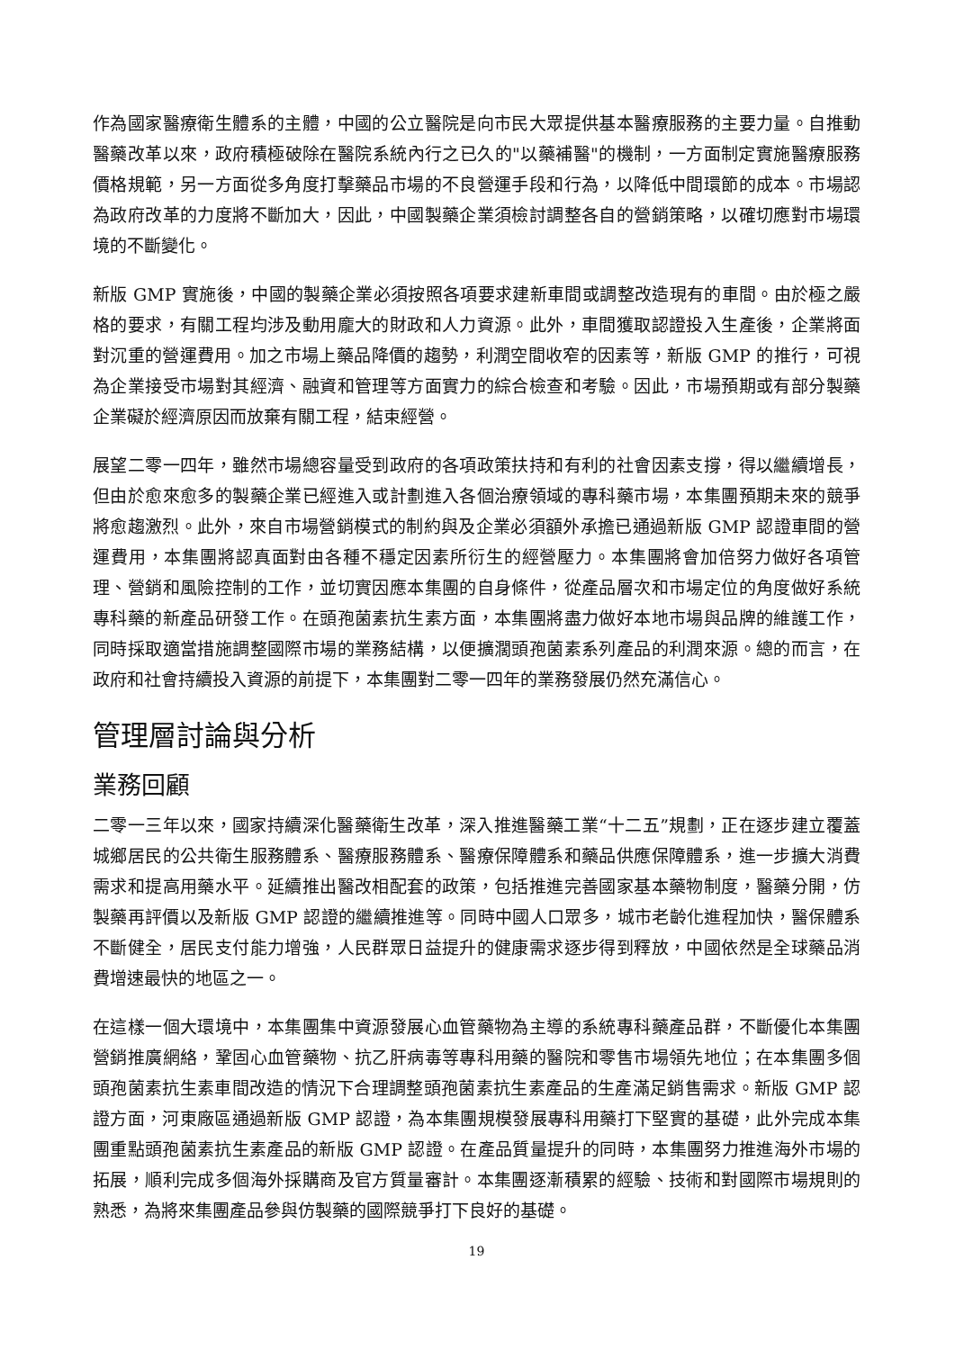作為國家醫療衛生體系的主體，中國的公立醫院是向市民大眾提供基本醫療服務的主要力量。自推動醫藥改革以來，政府積極破除在醫院系統內行之已久的"以藥補醫"的機制，一方面制定實施醫療服務價格規範，另一方面從多角度打擊藥品市場的不良營運手段和行為，以降低中間環節的成本。市場認為政府改革的力度將不斷加大，因此，中國製藥企業須檢討調整各自的營銷策略，以確切應對市場環境的不斷變化。
新版 GMP 實施後，中國的製藥企業必須按照各項要求建新車間或調整改造現有的車間。由於極之嚴格的要求，有關工程均涉及動用龐大的財政和人力資源。此外，車間獲取認證投入生產後，企業將面對沉重的營運費用。加之市場上藥品降價的趨勢，利潤空間收窄的因素等，新版 GMP 的推行，可視為企業接受市場對其經濟、融資和管理等方面實力的綜合檢查和考驗。因此，市場預期或有部分製藥企業礙於經濟原因而放棄有關工程，結束經營。
展望二零一四年，雖然市場總容量受到政府的各項政策扶持和有利的社會因素支撐，得以繼續增長，但由於愈來愈多的製藥企業已經進入或計劃進入各個治療領域的專科藥市場，本集團預期未來的競爭將愈趨激烈。此外，來自市場營銷模式的制約與及企業必須額外承擔已通過新版 GMP 認證車間的營運費用，本集團將認真面對由各種不穩定因素所衍生的經營壓力。本集團將會加倍努力做好各項管理、營銷和風險控制的工作，並切實因應本集團的自身條件，從產品層次和市場定位的角度做好系統專科藥的新產品研發工作。在頭孢菌素抗生素方面，本集團將盡力做好本地市場與品牌的維護工作，同時採取適當措施調整國際市場的業務結構，以便擴濶頭孢菌素系列產品的利潤來源。總的而言，在政府和社會持續投入資源的前提下，本集團對二零一四年的業務發展仍然充滿信心。
管理層討論與分析
業務回顧
二零一三年以來，國家持續深化醫藥衛生改革，深入推進醫藥工業“十二五”規劃，正在逐步建立覆蓋城鄉居民的公共衛生服務體系、醫療服務體系、醫療保障體系和藥品供應保障體系，進一步擴大消費需求和提高用藥水平。延續推出醫改相配套的政策，包括推進完善國家基本藥物制度，醫藥分開，仿製藥再評價以及新版 GMP 認證的繼續推進等。同時中國人口眾多，城市老齡化進程加快，醫保體系不斷健全，居民支付能力增強，人民群眾日益提升的健康需求逐步得到釋放，中國依然是全球藥品消費增速最快的地區之一。
在這樣一個大環境中，本集團集中資源發展心血管藥物為主導的系統專科藥產品群，不斷優化本集團營銷推廣網絡，鞏固心血管藥物、抗乙肝病毒等專科用藥的醫院和零售市場領先地位；在本集團多個頭孢菌素抗生素車間改造的情況下合理調整頭孢菌素抗生素產品的生產滿足銷售需求。新版 GMP 認證方面，河東廠區通過新版 GMP 認證，為本集團規模發展專科用藥打下堅實的基礎，此外完成本集團重點頭孢菌素抗生素產品的新版 GMP 認證。在產品質量提升的同時，本集團努力推進海外市場的拓展，順利完成多個海外採購商及官方質量審計。本集團逐漸積累的經驗、技術和對國際市場規則的熟悉，為將來集團產品參與仿製藥的國際競爭打下良好的基礎。
19